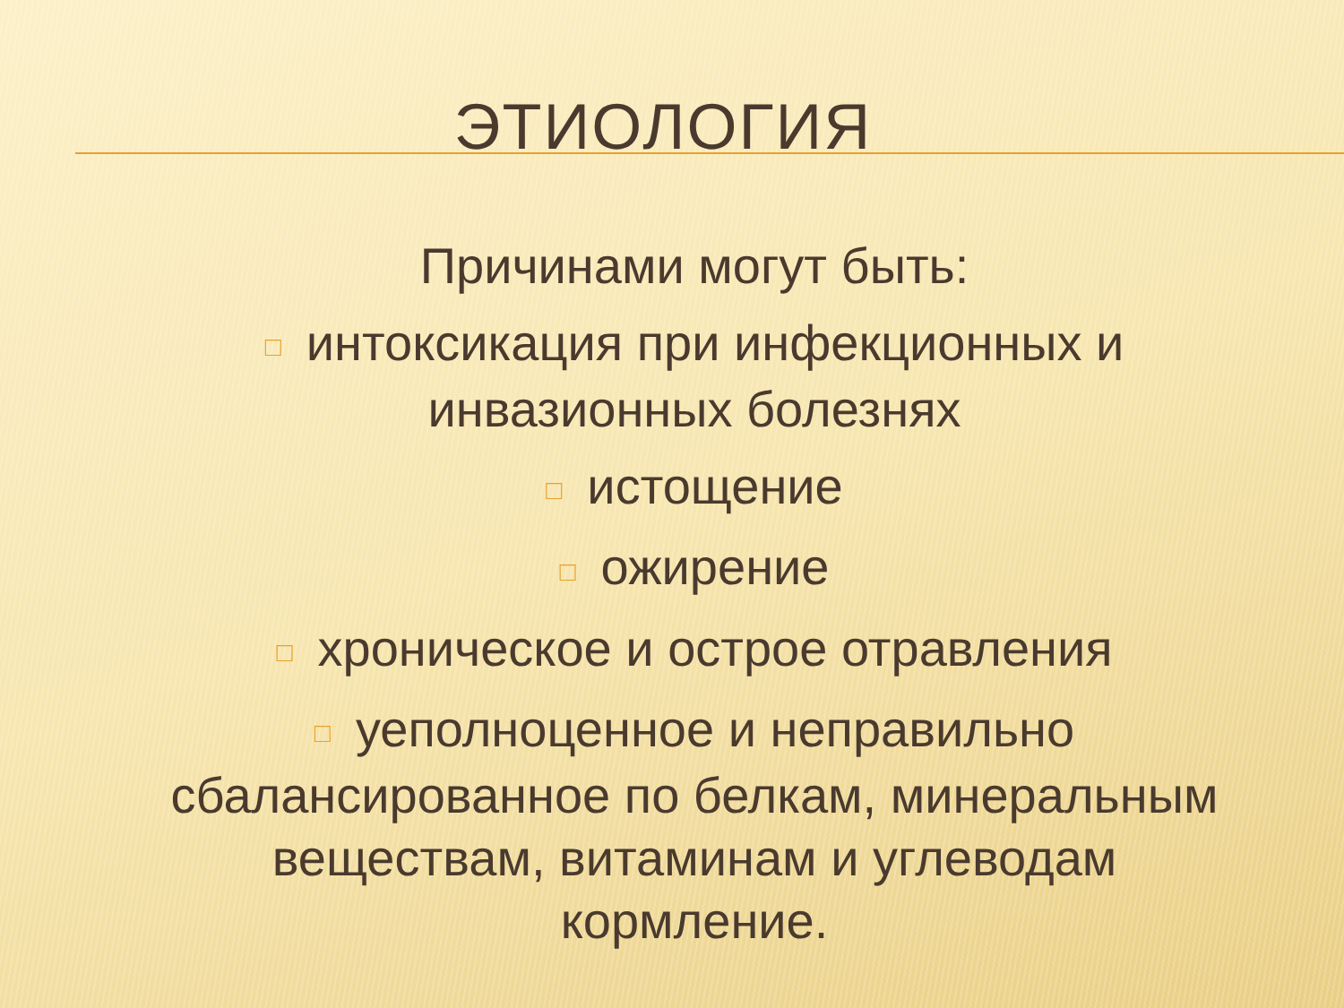ЭТИОЛОГИЯ
Причинами могут быть:
□ интоксикация при инфекционных и инвазионных болезнях
□ истощение
□ ожирение
□ хроническое и острое отравления
□ уеполноценное и неправильно сбалансированное по белкам, минеральным веществам, витаминам и углеводам кормление.